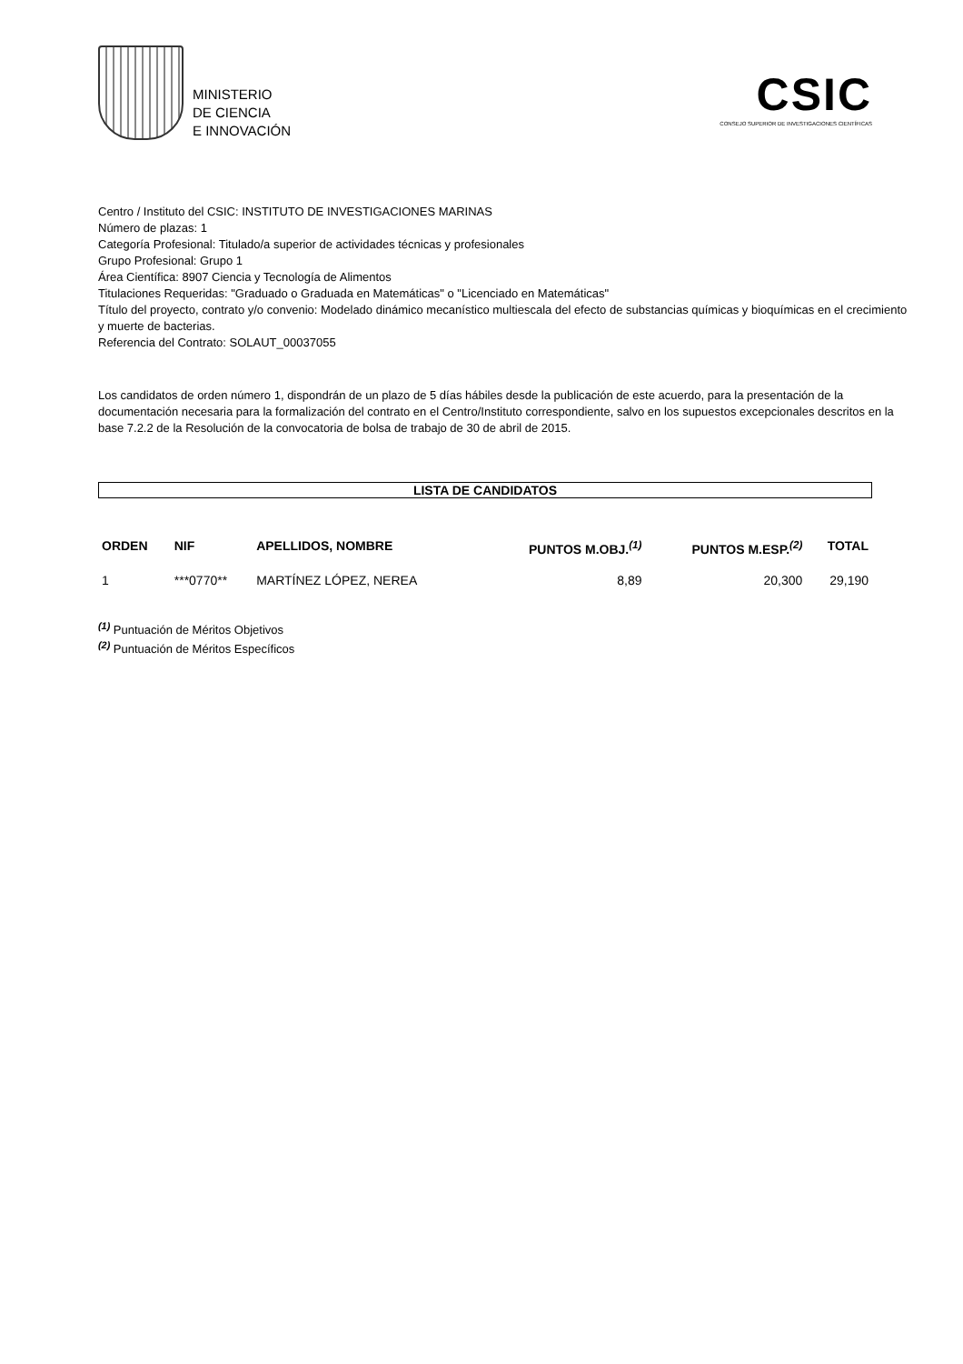MINISTERIO
DE CIENCIA
E INNOVACIÓN
CSIC
CONSEJO SUPERIOR DE INVESTIGACIONES CIENTÍFICAS
Centro / Instituto del CSIC: INSTITUTO DE INVESTIGACIONES MARINAS
Número de plazas: 1
Categoría Profesional: Titulado/a superior de actividades técnicas y profesionales
Grupo Profesional: Grupo 1
Área Científica: 8907 Ciencia y Tecnología de Alimentos
Titulaciones Requeridas: "Graduado o Graduada en Matemáticas" o "Licenciado en Matemáticas"
Título del proyecto, contrato y/o convenio: Modelado dinámico mecanístico multiescala del efecto de substancias químicas y bioquímicas en el crecimiento y muerte de bacterias.
Referencia del Contrato: SOLAUT_00037055
Los candidatos de orden número 1, dispondrán de un plazo de 5 días hábiles desde la publicación de este acuerdo, para la presentación de la documentación necesaria para la formalización del contrato en el Centro/Instituto correspondiente, salvo en los supuestos excepcionales descritos en la base 7.2.2 de la Resolución de la convocatoria de bolsa de trabajo de 30 de abril de 2015.
LISTA DE CANDIDATOS
| ORDEN | NIF | APELLIDOS, NOMBRE | PUNTOS M.OBJ.<sup>(1)</sup> | PUNTOS M.ESP.<sup>(2)</sup> | TOTAL |
| --- | --- | --- | --- | --- | --- |
| 1 | ***0770** | MARTÍNEZ LÓPEZ, NEREA | 8,89 | 20,300 | 29,190 |
<sup>(1)</sup> Puntuación de Méritos Objetivos
<sup>(2)</sup> Puntuación de Méritos Específicos